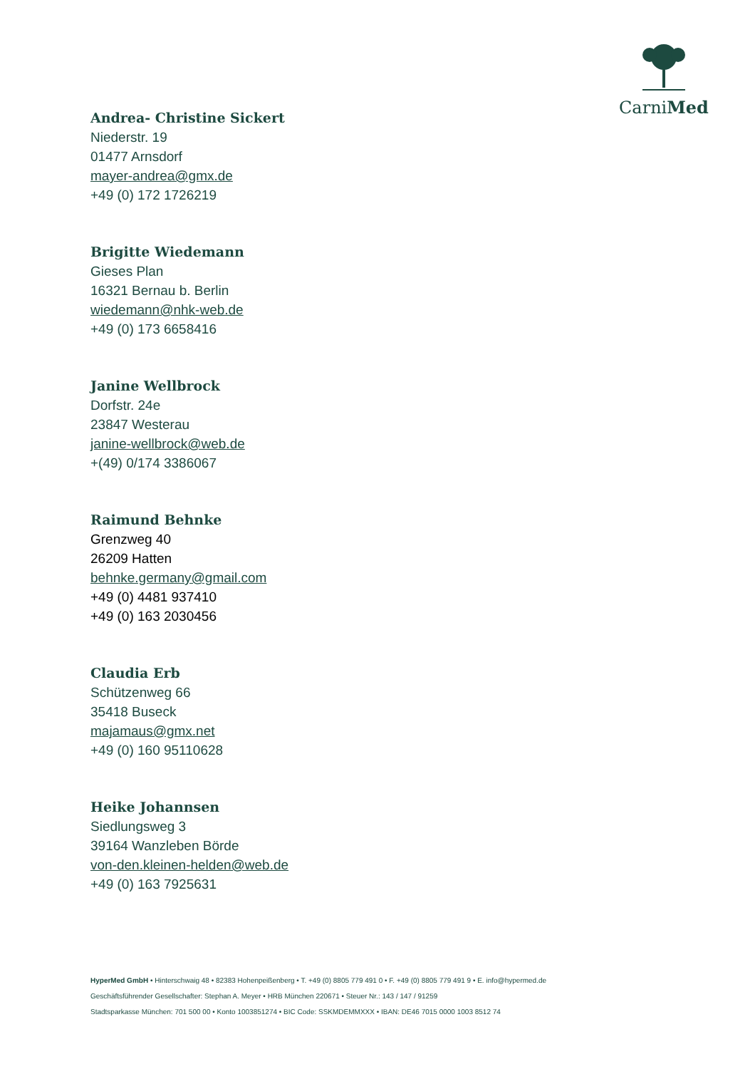CarniMed
Andrea- Christine Sickert
Niederstr. 19
01477 Arnsdorf
mayer-andrea@gmx.de
+49 (0) 172 1726219
Brigitte Wiedemann
Gieses Plan
16321 Bernau b. Berlin
wiedemann@nhk-web.de
+49 (0) 173 6658416
Janine Wellbrock
Dorfstr. 24e
23847 Westerau
janine-wellbrock@web.de
+(49) 0/174 3386067
Raimund Behnke
Grenzweg 40
26209 Hatten
behnke.germany@gmail.com
+49 (0) 4481 937410
+49 (0) 163 2030456
Claudia Erb
Schützenweg 66
35418 Buseck
majamaus@gmx.net
+49 (0) 160 95110628
Heike Johannsen
Siedlungsweg 3
39164 Wanzleben Börde
von-den.kleinen-helden@web.de
+49 (0) 163 7925631
HyperMed GmbH • Hinterschwaig 48 • 82383 Hohenpeißenberg • T. +49 (0) 8805 779 491 0 • F. +49 (0) 8805 779 491 9 • E. info@hypermed.de
Geschäftsführender Gesellschafter: Stephan A. Meyer • HRB München 220671 • Steuer Nr.: 143 / 147 / 91259
Stadtsparkasse München: 701 500 00 • Konto 1003851274 • BIC Code: SSKMDEMMXXX • IBAN: DE46 7015 0000 1003 8512 74